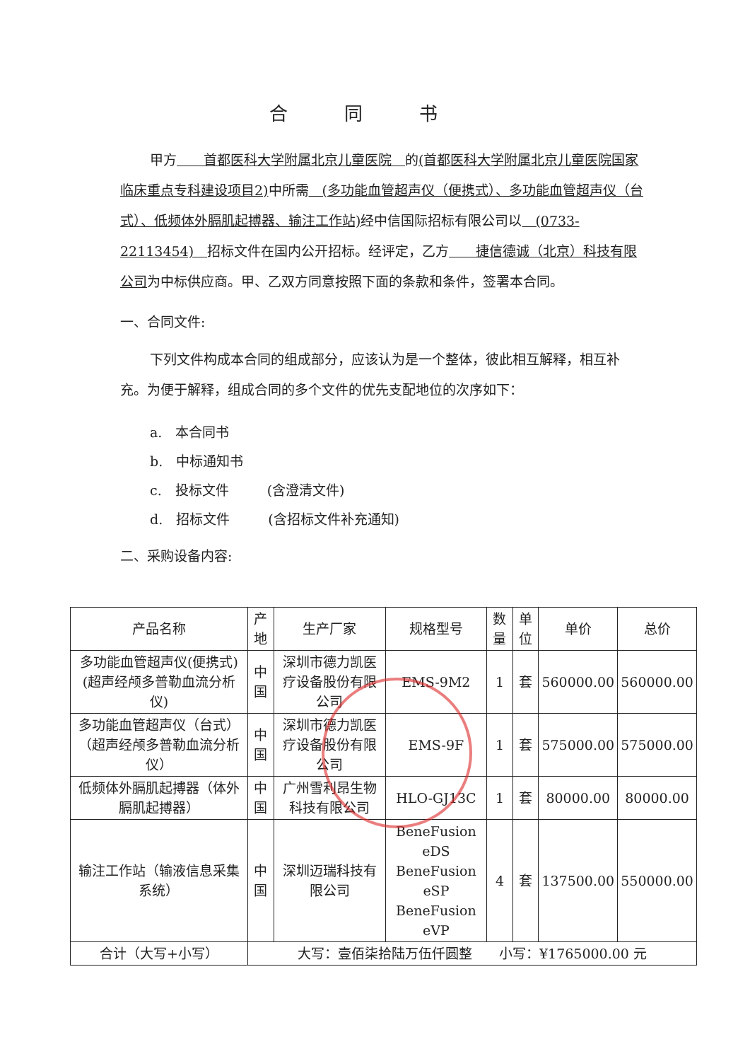合同书
甲方　　首都医科大学附属北京儿童医院　的(首都医科大学附属北京儿童医院国家临床重点专科建设项目2) 中所需　(多功能血管超声仪（便携式）、多功能血管超声仪（台式）、低频体外膈肌起搏器、输注工作站) 经中信国际招标有限公司以　(0733-22113454)　招标文件在国内公开招标。经评定，乙方　　捷信德诚（北京）科技有限公司为中标供应商。甲、乙双方同意按照下面的条款和条件，签署本合同。
一、合同文件:
下列文件构成本合同的组成部分，应该认为是一个整体，彼此相互解释，相互补充。为便于解释，组成合同的多个文件的优先支配地位的次序如下：
a.　本合同书
b.　中标通知书
c.　投标文件 (含澄清文件)
d.　招标文件 (含招标文件补充通知)
二、采购设备内容:
| 产品名称 | 产地 | 生产厂家 | 规格型号 | 数量 | 单位 | 单价 | 总价 |
| --- | --- | --- | --- | --- | --- | --- | --- |
| 多功能血管超声仪(便携式)(超声经颅多普勒血流分析仪) | 中国 | 深圳市德力凯医疗设备股份有限公司 | EMS-9M2 | 1 | 套 | 560000.00 | 560000.00 |
| 多功能血管超声仪（台式）（超声经颅多普勒血流分析仪） | 中国 | 深圳市德力凯医疗设备股份有限公司 | EMS-9F | 1 | 套 | 575000.00 | 575000.00 |
| 低频体外膈肌起搏器（体外膈肌起搏器） | 中国 | 广州雪利昂生物科技有限公司 | HLO-GJ13C | 1 | 套 | 80000.00 | 80000.00 |
| 输注工作站（输液信息采集系统） | 中国 | 深圳迈瑞科技有限公司 | BeneFusion eDS BeneFusion eSP BeneFusion eVP | 4 | 套 | 137500.00 | 550000.00 |
| 合计（大写+小写） | 大写：壹佰柒拾陆万伍仟圆整 小写：¥1765000.00 元 | | | | | | |